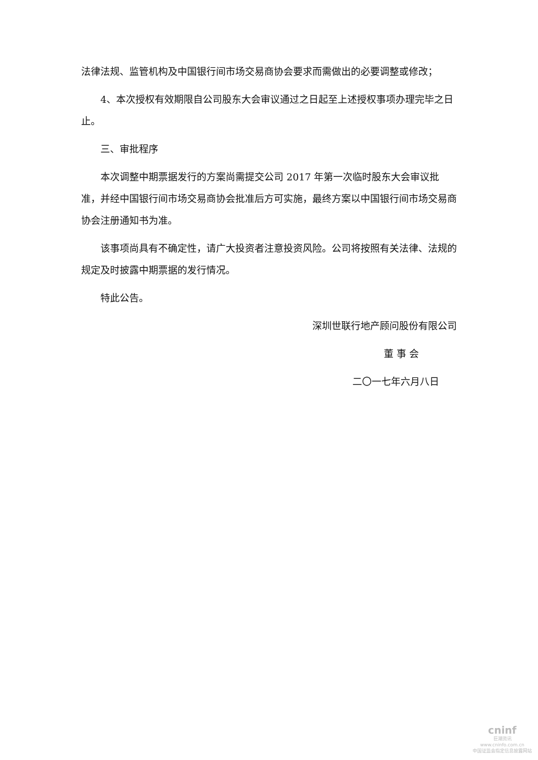法律法规、监管机构及中国银行间市场交易商协会要求而需做出的必要调整或修改；
4、本次授权有效期限自公司股东大会审议通过之日起至上述授权事项办理完毕之日止。
三、审批程序
本次调整中期票据发行的方案尚需提交公司 2017 年第一次临时股东大会审议批准，并经中国银行间市场交易商协会批准后方可实施，最终方案以中国银行间市场交易商协会注册通知书为准。
该事项尚具有不确定性，请广大投资者注意投资风险。公司将按照有关法律、法规的规定及时披露中期票据的发行情况。
特此公告。
深圳世联行地产顾问股份有限公司
董 事 会
二〇一七年六月八日
cninf
巨潮资讯
www.cninfo.com.cn
中国证监会指定信息披露网站